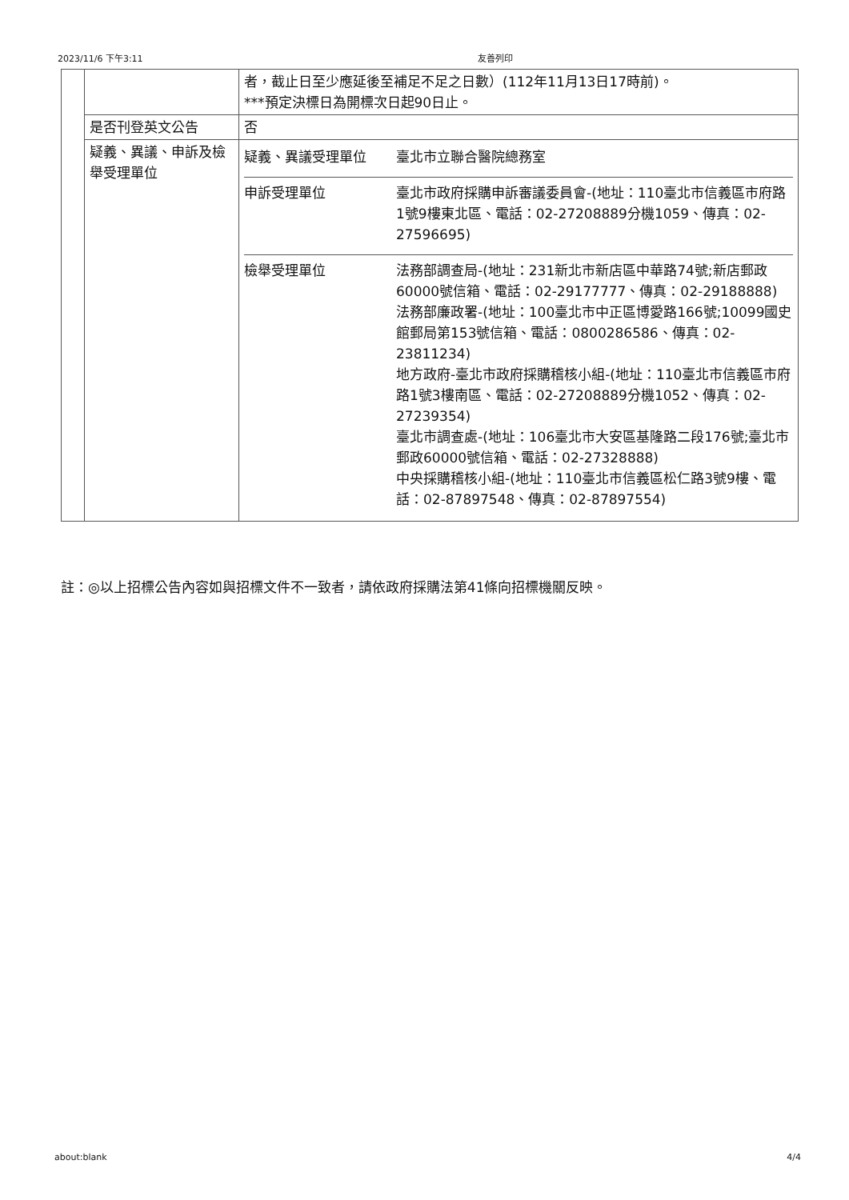2023/11/6 下午3:11 友善列印
| | | 者，截止日至少應延後至補足不足之日數）(112年11月13日17時前)。 ***預定決標日為開標次日起90日止。 |
| | 是否刊登英文公告 | 否 |
| | 疑義、異議、申訴及檢舉受理單位 | / 疑義、異議受理單位 / 臺北市立聯合醫院總務室 / / 申訴受理單位 / 臺北市政府採購申訴審議委員會-(地址：110臺北市信義區市府路1號9樓東北區、電話：02-27208889分機1059、傳真：02-27596695) / / 檢舉受理單位 / 法務部調查局-(地址：231新北市新店區中華路74號;新店郵政60000號信箱、電話：02-29177777、傳真：02-29188888) 法務部廉政署-(地址：100臺北市中正區博愛路166號;10099國史館郵局第153號信箱、電話：0800286586、傳真：02-23811234) 地方政府-臺北市政府採購稽核小組-(地址：110臺北市信義區市府路1號3樓南區、電話：02-27208889分機1052、傳真：02-27239354) 臺北市調查處-(地址：106臺北市大安區基隆路二段176號;臺北市郵政60000號信箱、電話：02-27328888) 中央採購稽核小組-(地址：110臺北市信義區松仁路3號9樓、電話：02-87897548、傳真：02-87897554) / |
註：◎以上招標公告內容如與招標文件不一致者，請依政府採購法第41條向招標機關反映。
about:blank 4/4